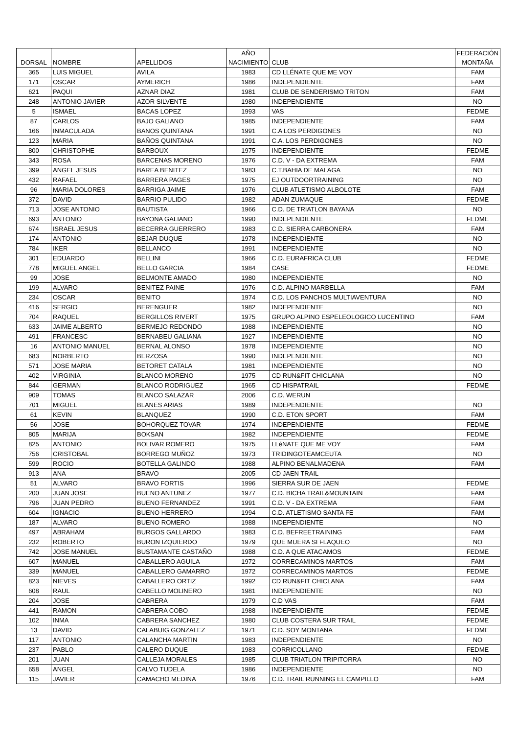| DORSAL | NOMBRE | APELLIDOS | AÑO NACIMIENTO | CLUB | FEDERACIÓN MONTAÑA |
| --- | --- | --- | --- | --- | --- |
| 365 | LUIS MIGUEL | AVILA | 1983 | CD LLÉNATE QUE ME VOY | FAM |
| 171 | OSCAR | AYMERICH | 1986 | INDEPENDIENTE | FAM |
| 621 | PAQUI | AZNAR DIAZ | 1981 | CLUB DE SENDERISMO TRITON | FAM |
| 248 | ANTONIO JAVIER | AZOR SILVENTE | 1980 | INDEPENDIENTE | NO |
| 5 | ISMAEL | BACAS LOPEZ | 1993 | VAS | FEDME |
| 87 | CARLOS | BAJO GALIANO | 1985 | INDEPENDIENTE | FAM |
| 166 | INMACULADA | BANOS QUINTANA | 1991 | C.A LOS PERDIGONES | NO |
| 123 | MARIA | BAÑOS QUINTANA | 1991 | C.A. LOS PERDIGONES | NO |
| 800 | CHRISTOPHE | BARBOUX | 1975 | INDEPENDIENTE | FEDME |
| 343 | ROSA | BARCENAS MORENO | 1976 | C.D. V - DA EXTREMA | FAM |
| 399 | ANGEL JESUS | BAREA BENITEZ | 1983 | C.T.BAHIA DE MALAGA | NO |
| 432 | RAFAEL | BARRERA PAGES | 1975 | EJ OUTDOORTRAINING | NO |
| 96 | MARIA DOLORES | BARRIGA JAIME | 1976 | CLUB ATLETISMO ALBOLOTE | FAM |
| 372 | DAVID | BARRIO PULIDO | 1982 | ADAN ZUMAQUE | FEDME |
| 713 | JOSE ANTONIO | BAUTISTA | 1966 | C.D. DE TRIATLON BAYANA | NO |
| 693 | ANTONIO | BAYONA GALIANO | 1990 | INDEPENDIENTE | FEDME |
| 674 | ISRAEL JESUS | BECERRA GUERRERO | 1983 | C.D. SIERRA CARBONERA | FAM |
| 174 | ANTONIO | BEJAR DUQUE | 1978 | INDEPENDIENTE | NO |
| 784 | IKER | BELLANCO | 1991 | INDEPENDIENTE | NO |
| 301 | EDUARDO | BELLINI | 1966 | C.D. EURAFRICA CLUB | FEDME |
| 778 | MIGUEL ANGEL | BELLO GARCIA | 1984 | CASE | FEDME |
| 99 | JOSE | BELMONTE AMADO | 1980 | INDEPENDIENTE | NO |
| 199 | ALVARO | BENITEZ PAINE | 1976 | C.D. ALPINO MARBELLA | FAM |
| 234 | OSCAR | BENITO | 1974 | C.D. LOS PANCHOS MULTIAVENTURA | NO |
| 416 | SERGIO | BERENGUER | 1982 | INDEPENDIENTE | NO |
| 704 | RAQUEL | BERGILLOS RIVERT | 1975 | GRUPO ALPINO ESPELEOLOGICO LUCENTINO | FAM |
| 633 | JAIME ALBERTO | BERMEJO REDONDO | 1988 | INDEPENDIENTE | NO |
| 491 | FRANCESC | BERNABEU GALIANA | 1927 | INDEPENDIENTE | NO |
| 16 | ANTONIO MANUEL | BERNAL ALONSO | 1978 | INDEPENDIENTE | NO |
| 683 | NORBERTO | BERZOSA | 1990 | INDEPENDIENTE | NO |
| 571 | JOSE MARIA | BETORET CATALA | 1981 | INDEPENDIENTE | NO |
| 402 | VIRGINIA | BLANCO MORENO | 1975 | CD RUN&FIT CHICLANA | NO |
| 844 | GERMAN | BLANCO RODRIGUEZ | 1965 | CD HISPATRAIL | FEDME |
| 909 | TOMAS | BLANCO SALAZAR | 2006 | C.D. WERUN | |
| 701 | MIGUEL | BLANES ARIAS | 1989 | INDEPENDIENTE | NO |
| 61 | KEVIN | BLANQUEZ | 1990 | C.D. ETON SPORT | FAM |
| 56 | JOSE | BOHORQUEZ TOVAR | 1974 | INDEPENDIENTE | FEDME |
| 805 | MARIJA | BOKSAN | 1982 | INDEPENDIENTE | FEDME |
| 825 | ANTONIO | BOLIVAR ROMERO | 1975 | LLéNATE QUE ME VOY | FAM |
| 756 | CRISTOBAL | BORREGO MUÑOZ | 1973 | TRIDINGOTEAMCEUTA | NO |
| 599 | ROCIO | BOTELLA GALINDO | 1988 | ALPINO BENALMADENA | FAM |
| 913 | ANA | BRAVO | 2005 | CD JAEN TRAIL | |
| 51 | ALVARO | BRAVO FORTIS | 1996 | SIERRA SUR DE JAEN | FEDME |
| 200 | JUAN JOSE | BUENO ANTUNEZ | 1977 | C.D. BICHA TRAIL&MOUNTAIN | FAM |
| 796 | JUAN PEDRO | BUENO FERNANDEZ | 1991 | C.D. V - DA EXTREMA | FAM |
| 604 | IGNACIO | BUENO HERRERO | 1994 | C.D. ATLETISMO SANTA FE | FAM |
| 187 | ALVARO | BUENO ROMERO | 1988 | INDEPENDIENTE | NO |
| 497 | ABRAHAM | BURGOS GALLARDO | 1983 | C.D. BEFREETRAINING | FAM |
| 232 | ROBERTO | BURON IZQUIERDO | 1979 | QUE MUERA SI FLAQUEO | NO |
| 742 | JOSE MANUEL | BUSTAMANTE CASTAÑO | 1988 | C.D. A QUE ATACAMOS | FEDME |
| 607 | MANUEL | CABALLERO AGUILA | 1972 | CORRECAMINOS MARTOS | FAM |
| 339 | MANUEL | CABALLERO GAMARRO | 1972 | CORRECAMINOS MARTOS | FEDME |
| 823 | NIEVES | CABALLERO ORTIZ | 1992 | CD RUN&FIT CHICLANA | FAM |
| 608 | RAUL | CABELLO MOLINERO | 1981 | INDEPENDIENTE | NO |
| 204 | JOSE | CABRERA | 1979 | C.D VAS | FAM |
| 441 | RAMON | CABRERA COBO | 1988 | INDEPENDIENTE | FEDME |
| 102 | INMA | CABRERA SANCHEZ | 1980 | CLUB COSTERA SUR TRAIL | FEDME |
| 13 | DAVID | CALABUIG GONZALEZ | 1971 | C.D. SOY MONTANA | FEDME |
| 117 | ANTONIO | CALANCHA MARTIN | 1983 | INDEPENDIENTE | NO |
| 237 | PABLO | CALERO DUQUE | 1983 | CORRICOLLANO | FEDME |
| 201 | JUAN | CALLEJA MORALES | 1985 | CLUB TRIATLON TRIPITORRA | NO |
| 658 | ANGEL | CALVO TUDELA | 1986 | INDEPENDIENTE | NO |
| 115 | JAVIER | CAMACHO MEDINA | 1976 | C.D. TRAIL RUNNING EL CAMPILLO | FAM |